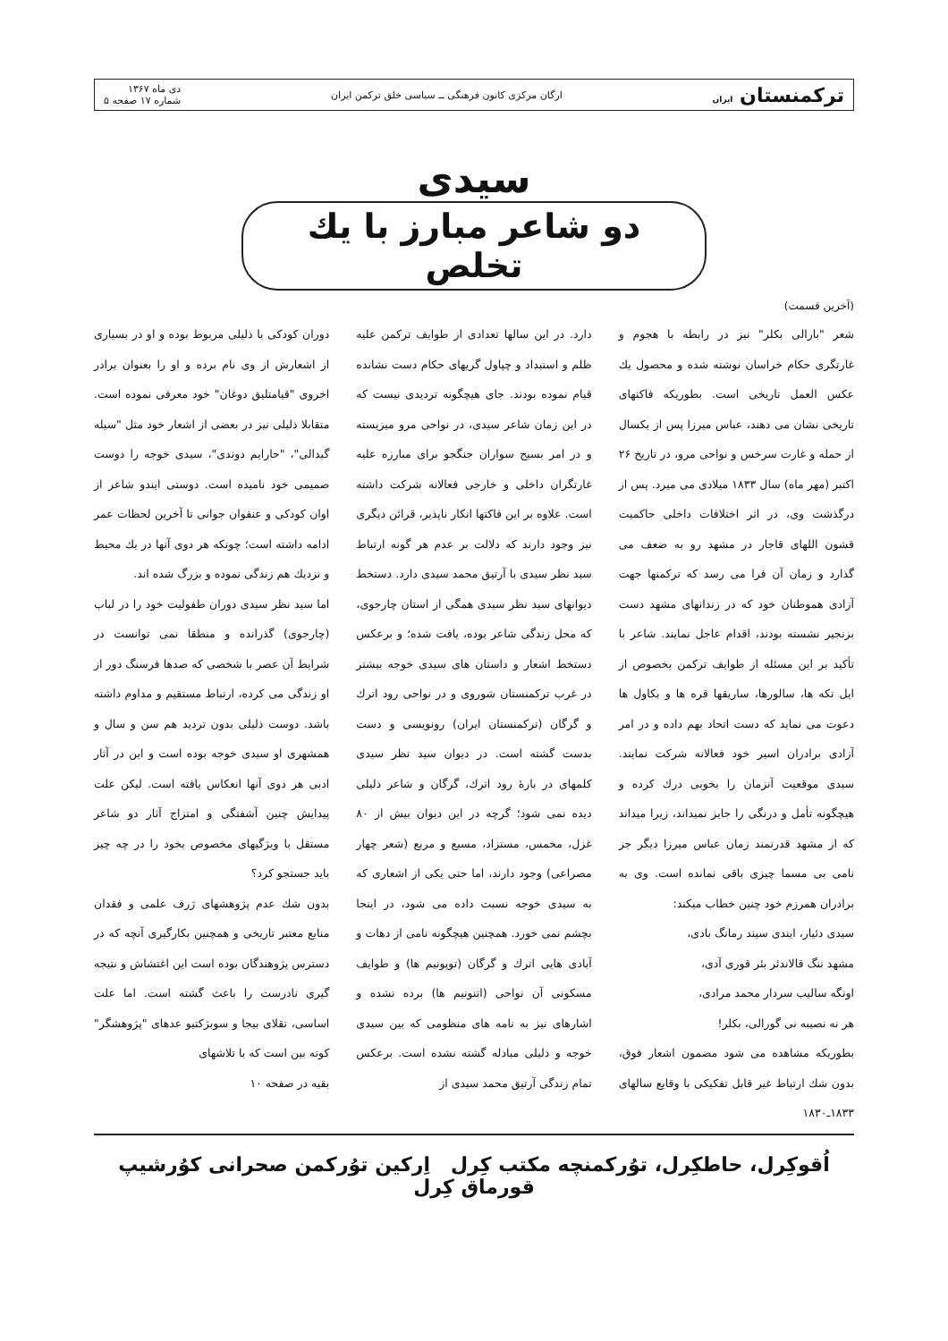ترکمنستان ایران ارگان مرکزی کانون فرهنگی ــ سیاسی خلق ترکمن ایران دی ماه ۱۳۶۷
شماره ۱۷ صفحه ۵
سیدی
دو شاعر مبارز با یك تخلص
(آخرین قسمت)
شعر "بارالی بکلر" نیز در رابطه با هجوم و غارتگری حکام خراسان نوشته شده و محصول یك عکس العمل تاریخی است. بطوریکه فاکتهای تاریخی نشان می دهند، عباس میرزا پس از یکسال از حمله و غارت سرخس و نواحی مرو، در تاریخ ۲۶ اکتبر (مهر ماه) سال ۱۸۳۳ میلادی می میرد. پس از درگذشت وی، در اثر اختلافات داخلی حاکمیت قشون اللهای قاجار در مشهد رو به ضعف می گذارد و زمان آن فرا می رسد که ترکمنها جهت آزادی هموطنان خود که در زندانهای مشهد دست بزنجیر نشسته بودند، اقدام عاجل نمایند. شاعر با تأکید بر این مسئله از طوایف ترکمن بخصوص از ایل تکه ها، سالورها، ساریقها قره ها و بکاول ها دعوت می نماید که دست اتحاد بهم داده و در امر آزادی برادران اسیر خود فعالانه شرکت نمایند. سیدی موقعیت آنزمان را بخوبی درك کرده و هیچگونه تأمل و درنگی را جایز نمیداند، زیرا میداند که از مشهد قدرتمند زمان عباس میرزا دیگر جز نامی بی مسما چیزی باقی نمانده است. وی به برادران همرزم خود چنین خطاب میکند:
سیدی دئیار، ایندی سیند رمانگ بادی،
مشهد ننگ قالاندئر بئر قوری آدی،
اونگه سالیب سردار محمد مرادی،
هر نه نصیبه نی گورالی، بکلر!
بطوریکه مشاهده می شود مضمون اشعار فوق، بدون شك ارتباط غیر قابل تفکیکی با وقایع سالهای ۱۸۳۳ـ۱۸۳۰
دارد. در این سالها تعدادی از طوایف ترکمن علیه ظلم و استبداد و چپاول گریهای حکام دست نشانده قیام نموده بودند. جای هیچگونه تردیدی نیست که در این زمان شاعر سیدی، در نواحی مرو میزیسته و در امر بسیج سواران جنگجو برای مبارزه علیه غارتگران داخلی و خارجی فعالانه شرکت داشته است. علاوه بر این فاکتها انکار ناپذیر، قرائن دیگری نیز وجود دارند که دلالت بر عدم هر گونه ارتباط سید نظر سیدی با آرتیق محمد سیدی دارد. دستخط دیوانهای سید نظر سیدی همگی از استان چارجوی، که محل زندگی شاعر بوده، یافت شده؛ و برعکس دستخط اشعار و داستان های سیدی خوجه بیشتر در غرب ترکمنستان شوروی و در نواحی رود اترك و گرگان (ترکمنستان ایران) رونویسی و دست بدست گشته است. در دیوان سید نظر سیدی کلمهای در بارهٔ رود اترك، گرگان و شاعر ذلیلی دیده نمی شود؛ گرچه در این دیوان بیش از ۸۰ غزل، مخمس، مستزاد، مسبع و مربع (شعر چهار مصراعی) وجود دارند، اما حتی یکی از اشعاری که به سیدی خوجه نسبت داده می شود، در اینجا بچشم نمی خورد. همچنین هیچگونه نامی از دهات و آبادی هایی اترك و گرگان (توپونیم ها) و طوایف مسکونی آن نواحی (اتنونیم ها) برده نشده و اشارهای نیز به نامه های منظومی که بین سیدی خوجه و ذلیلی مبادله گشته نشده است. برعکس تمام زندگی آرتیق محمد سیدی از
دوران کودکی با ذلیلی مربوط بوده و او در بسیاری از اشعارش از وی نام برده و او را بعنوان برادر اخروی "قیامتلیق دوغان" خود معرفی نموده است. متقابلا ذلیلی نیز در بعضی از اشعار خود مثل "سیله گیدالی"، "حارایم دوندی"، سیدی خوجه را دوست صمیمی خود نامیده است. دوستی ایندو شاعر از اوان کودکی و عنفوان جوانی تا آخرین لحظات عمر ادامه داشته است؛ چونکه هر دوی آنها در یك محیط و نزدیك هم زندگی نموده و بزرگ شده اند.
اما سید نظر سیدی دوران طفولیت خود را در لباب (چارجوی) گذرانده و منطقا نمی توانست در شرایط آن عصر با شخصی که صدها فرسنگ دور از او زندگی می کرده، ارتباط مستقیم و مداوم داشته باشد. دوست ذلیلی بدون تردید هم سن و سال و همشهری او سیدی خوجه بوده است و این در آثار ادبی هر دوی آنها انعکاس یافته است. لیکن علت پیدایش چنین آشفتگی و امتزاج آثار دو شاعر مستقل با ویژگیهای مخصوص بخود را در چه چیز باید جستجو کرد؟
بدون شك عدم پژوهشهای ژرف علمی و فقدان منابع معتبر تاریخی و همچنین بکارگیری آنچه که در دسترس پژوهندگان بوده است این اغتشاش و نتیجه گیری نادرست را باعث گشته است. اما علت اساسی، تقلای بیجا و سوبژکتیو عدهای "پژوهشگر" کوته بین است که با تلاشهای
بقیه در صفحه ۱۰
اُقوکِرل، حاطکِرل، توُرکمنچه مکتب کِرل اِرکین توُرکمن صحرانی کوُرشیپ قورماق کِرل